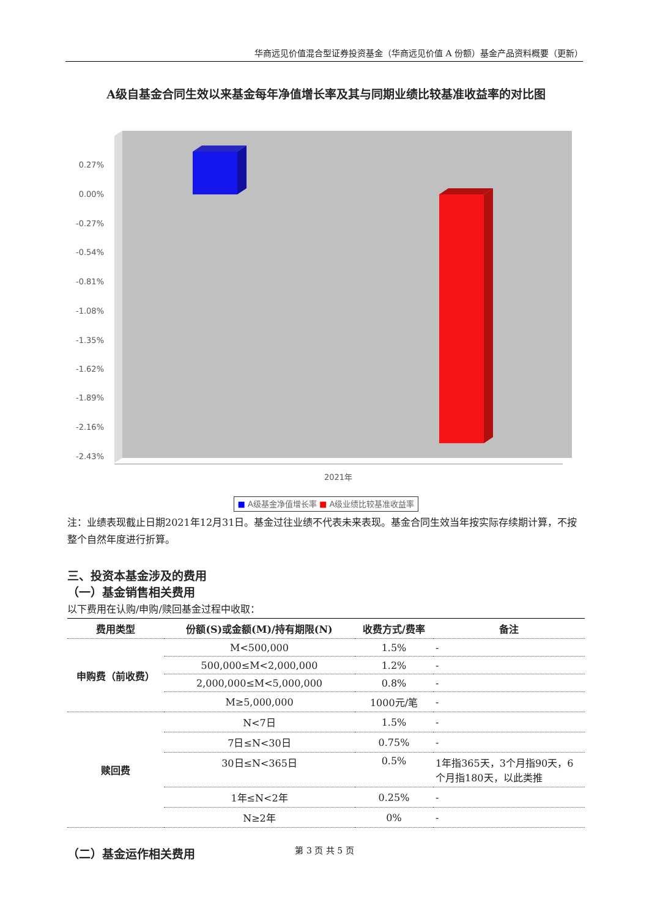华商远见价值混合型证券投资基金（华商远见价值 A 份额）基金产品资料概要（更新）
A级自基金合同生效以来基金每年净值增长率及其与同期业绩比较基准收益率的对比图
0.27%
0.00%
-0.27%
-0.54%
-0.81%
-1.08%
-1.35%
-1.62%
-1.89%
-2.16%
-2.43%
2021年
■ A级基金净值增长率 ■ A级业绩比较基准收益率
注：业绩表现截止日期2021年12月31日。基金过往业绩不代表未来表现。基金合同生效当年按实际存续期计算，不按整个自然年度进行折算。
三、投资本基金涉及的费用
（一）基金销售相关费用
以下费用在认购/申购/赎回基金过程中收取：
| 费用类型 | 份额(S)或金额(M)/持有期限(N) | 收费方式/费率 | 备注 |
| --- | --- | --- | --- |
| 申购费（前收费） | M<500,000 | 1.5% | - |
| | 500,000≤M<2,000,000 | 1.2% | - |
| | 2,000,000≤M<5,000,000 | 0.8% | - |
| | M≥5,000,000 | 1000元/笔 | - |
| 赎回费 | N<7日 | 1.5% | - |
| | 7日≤N<30日 | 0.75% | - |
| | 30日≤N<365日 | 0.5% | 1年指365天，3个月指90天，6个月指180天，以此类推 |
| | 1年≤N<2年 | 0.25% | - |
| | N≥2年 | 0% | - |
（二）基金运作相关费用
第 3 页 共 5 页